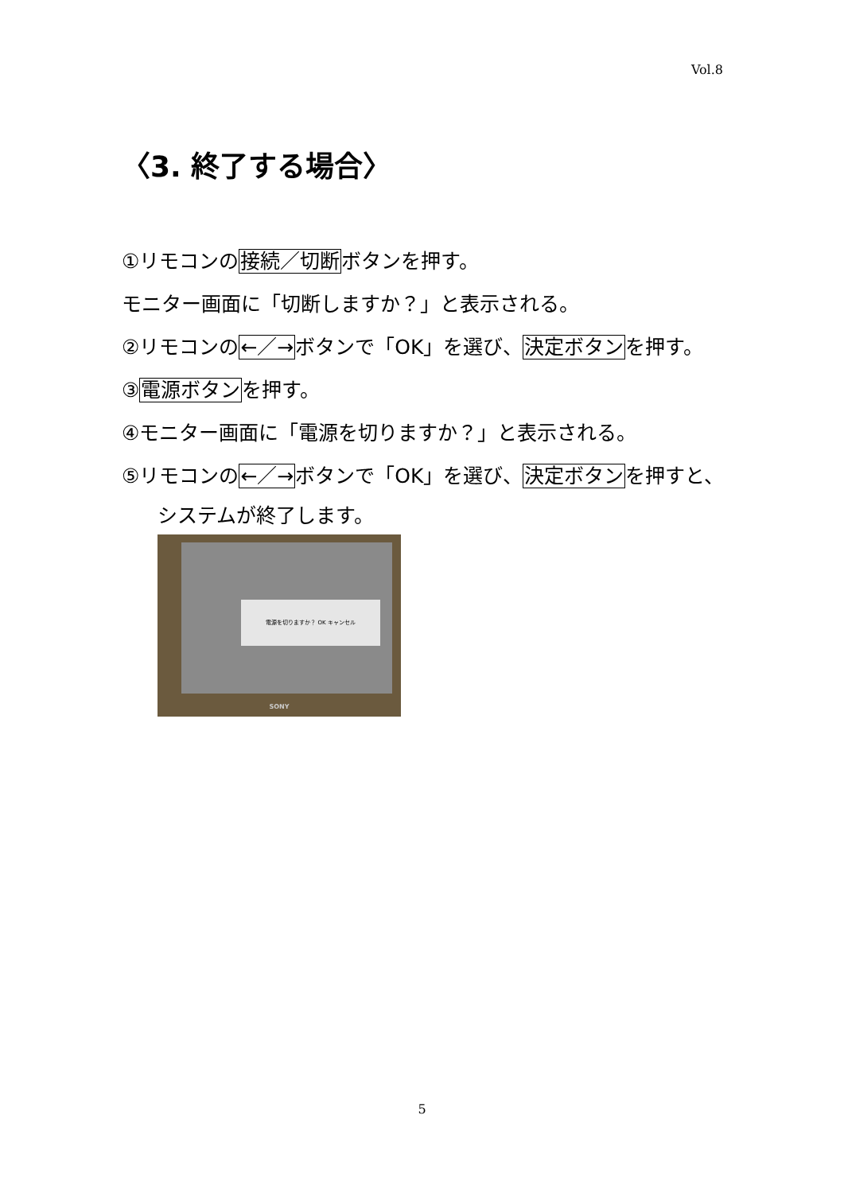Vol.8
〈3. 終了する場合〉
①リモコンの接続／切断ボタンを押す。
モニター画面に「切断しますか？」と表示される。
②リモコンの←／→ボタンで「OK」を選び、決定ボタンを押す。
③電源ボタンを押す。
④モニター画面に「電源を切りますか？」と表示される。
⑤リモコンの←／→ボタンで「OK」を選び、決定ボタンを押すと、
システムが終了します。
電源を切りますか？ OK キャンセル
SONY
5